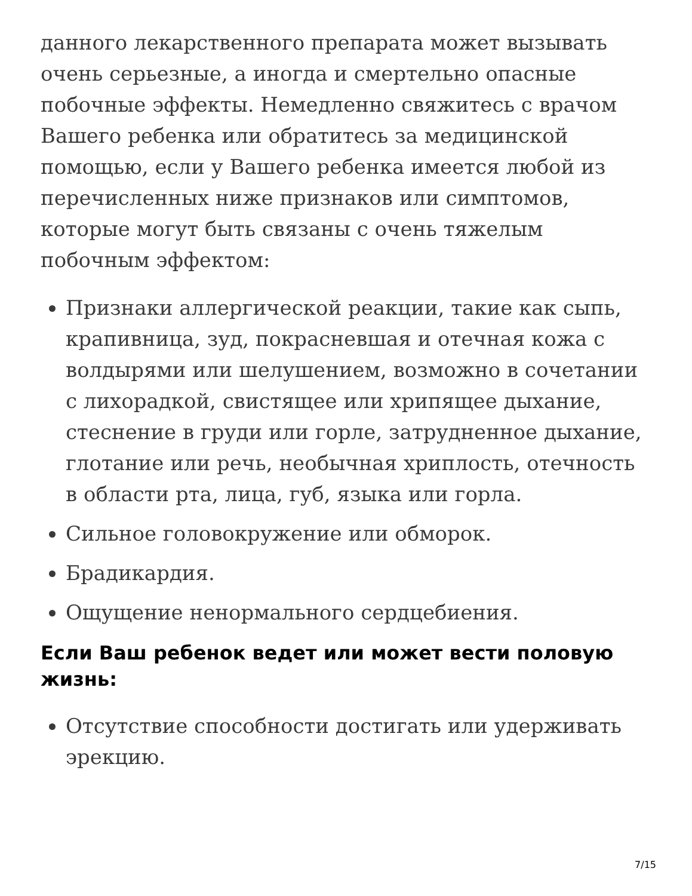данного лекарственного препарата может вызывать очень серьезные, а иногда и смертельно опасные побочные эффекты. Немедленно свяжитесь с врачом Вашего ребенка или обратитесь за медицинской помощью, если у Вашего ребенка имеется любой из перечисленных ниже признаков или симптомов, которые могут быть связаны с очень тяжелым побочным эффектом:
Признаки аллергической реакции, такие как сыпь, крапивница, зуд, покрасневшая и отечная кожа с волдырями или шелушением, возможно в сочетании с лихорадкой, свистящее или хрипящее дыхание, стеснение в груди или горле, затрудненное дыхание, глотание или речь, необычная хриплость, отечность в области рта, лица, губ, языка или горла.
Сильное головокружение или обморок.
Брадикардия.
Ощущение ненормального сердцебиения.
Если Ваш ребенок ведет или может вести половую жизнь:
Отсутствие способности достигать или удерживать эрекцию.
7/15